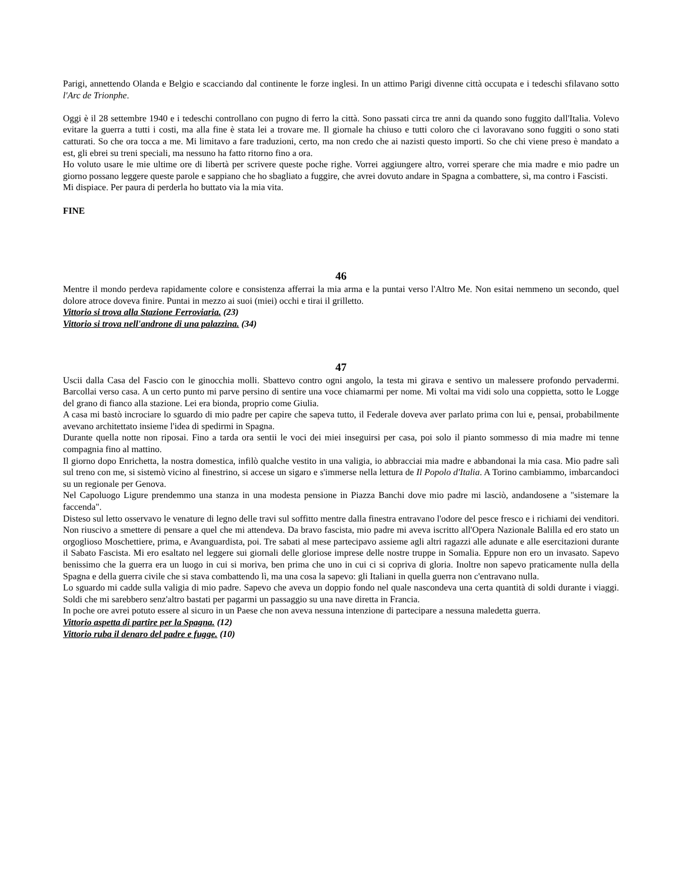Parigi, annettendo Olanda e Belgio e scacciando dal continente le forze inglesi. In un attimo Parigi divenne città occupata e i tedeschi sfilavano sotto l'Arc de Trionphe.
Oggi è il 28 settembre 1940 e i tedeschi controllano con pugno di ferro la città. Sono passati circa tre anni da quando sono fuggito dall'Italia. Volevo evitare la guerra a tutti i costi, ma alla fine è stata lei a trovare me. Il giornale ha chiuso e tutti coloro che ci lavoravano sono fuggiti o sono stati catturati. So che ora tocca a me. Mi limitavo a fare traduzioni, certo, ma non credo che ai nazisti questo importi. So che chi viene preso è mandato a est, gli ebrei su treni speciali, ma nessuno ha fatto ritorno fino a ora.
Ho voluto usare le mie ultime ore di libertà per scrivere queste poche righe. Vorrei aggiungere altro, vorrei sperare che mia madre e mio padre un giorno possano leggere queste parole e sappiano che ho sbagliato a fuggire, che avrei dovuto andare in Spagna a combattere, sì, ma contro i Fascisti.
Mi dispiace. Per paura di perderla ho buttato via la mia vita.
FINE
46
Mentre il mondo perdeva rapidamente colore e consistenza afferrai la mia arma e la puntai verso l'Altro Me. Non esitai nemmeno un secondo, quel dolore atroce doveva finire. Puntai in mezzo ai suoi (miei) occhi e tirai il grilletto.
Vittorio si trova alla Stazione Ferroviaria. (23)
Vittorio si trova nell'androne di una palazzina. (34)
47
Uscii dalla Casa del Fascio con le ginocchia molli. Sbattevo contro ogni angolo, la testa mi girava e sentivo un malessere profondo pervadermi. Barcollai verso casa. A un certo punto mi parve persino di sentire una voce chiamarmi per nome. Mi voltai ma vidi solo una coppietta, sotto le Logge del grano di fianco alla stazione. Lei era bionda, proprio come Giulia.
A casa mi bastò incrociare lo sguardo di mio padre per capire che sapeva tutto, il Federale doveva aver parlato prima con lui e, pensai, probabilmente avevano architettato insieme l'idea di spedirmi in Spagna.
Durante quella notte non riposai. Fino a tarda ora sentii le voci dei miei inseguirsi per casa, poi solo il pianto sommesso di mia madre mi tenne compagnia fino al mattino.
Il giorno dopo Enrichetta, la nostra domestica, infilò qualche vestito in una valigia, io abbracciai mia madre e abbandonai la mia casa. Mio padre salì sul treno con me, si sistemò vicino al finestrino, si accese un sigaro e s'immerse nella lettura de Il Popolo d'Italia. A Torino cambiammo, imbarcandoci su un regionale per Genova.
Nel Capoluogo Ligure prendemmo una stanza in una modesta pensione in Piazza Banchi dove mio padre mi lasciò, andandosene a "sistemare la faccenda".
Disteso sul letto osservavo le venature di legno delle travi sul soffitto mentre dalla finestra entravano l'odore del pesce fresco e i richiami dei venditori. Non riuscivo a smettere di pensare a quel che mi attendeva. Da bravo fascista, mio padre mi aveva iscritto all'Opera Nazionale Balilla ed ero stato un orgoglioso Moschettiere, prima, e Avanguardista, poi. Tre sabati al mese partecipavo assieme agli altri ragazzi alle adunate e alle esercitazioni durante il Sabato Fascista. Mi ero esaltato nel leggere sui giornali delle gloriose imprese delle nostre truppe in Somalia. Eppure non ero un invasato. Sapevo benissimo che la guerra era un luogo in cui si moriva, ben prima che uno in cui ci si copriva di gloria. Inoltre non sapevo praticamente nulla della Spagna e della guerra civile che si stava combattendo lì, ma una cosa la sapevo: gli Italiani in quella guerra non c'entravano nulla.
Lo sguardo mi cadde sulla valigia di mio padre. Sapevo che aveva un doppio fondo nel quale nascondeva una certa quantità di soldi durante i viaggi. Soldi che mi sarebbero senz'altro bastati per pagarmi un passaggio su una nave diretta in Francia.
In poche ore avrei potuto essere al sicuro in un Paese che non aveva nessuna intenzione di partecipare a nessuna maledetta guerra.
Vittorio aspetta di partire per la Spagna. (12)
Vittorio ruba il denaro del padre e fugge. (10)